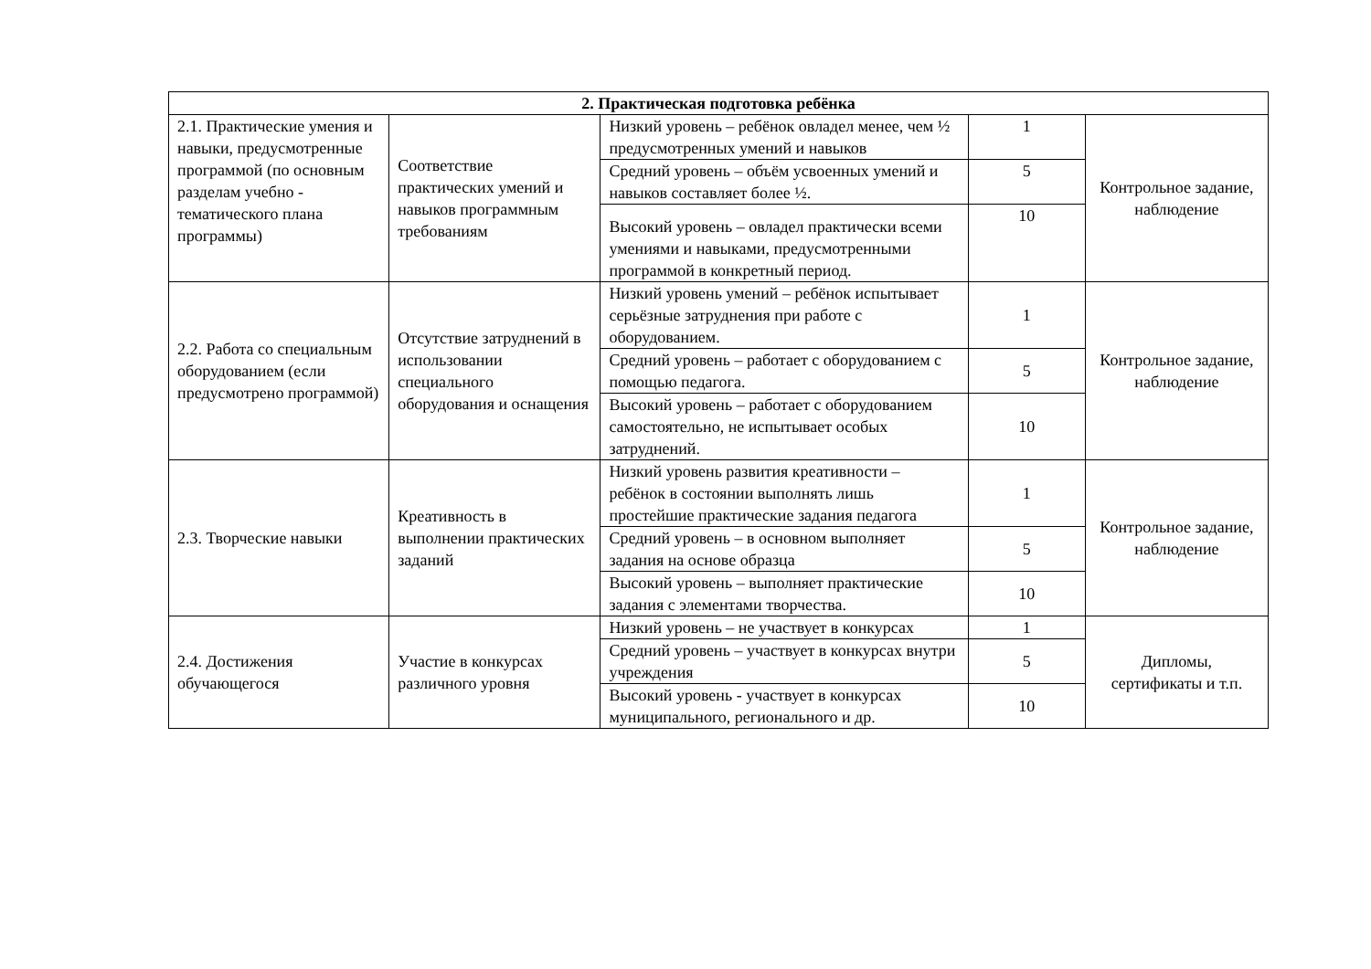| 2. Практическая подготовка ребёнка | | | | |
| --- | --- | --- | --- | --- |
| 2.1. Практические умения и навыки, предусмотренные программой (по основным разделам учебно - тематического плана программы) | Соответствие практических умений и навыков программным требованиям | Низкий уровень – ребёнок овладел менее, чем ½ предусмотренных умений и навыков | 1 | Контрольное задание, наблюдение |
| | | Средний уровень – объём усвоенных умений и навыков составляет более ½. | 5 | |
| | | Высокий уровень – овладел практически всеми умениями и навыками, предусмотренными программой в конкретный период. | 10 | |
| 2.2. Работа со специальным оборудованием (если предусмотрено программой) | Отсутствие затруднений в использовании специального оборудования и оснащения | Низкий уровень умений – ребёнок испытывает серьёзные затруднения при работе с оборудованием. | 1 | Контрольное задание, наблюдение |
| | | Средний уровень – работает с оборудованием с помощью педагога. | 5 | |
| | | Высокий уровень – работает с оборудованием самостоятельно, не испытывает особых затруднений. | 10 | |
| 2.3. Творческие навыки | Креативность в выполнении практических заданий | Низкий уровень развития креативности – ребёнок в состоянии выполнять лишь простейшие практические задания педагога | 1 | Контрольное задание, наблюдение |
| | | Средний уровень – в основном выполняет задания на основе образца | 5 | |
| | | Высокий уровень – выполняет практические задания с элементами творчества. | 10 | |
| 2.4. Достижения обучающегося | Участие в конкурсах различного уровня | Низкий уровень – не участвует в конкурсах | 1 | Дипломы, сертификаты и т.п. |
| | | Средний уровень – участвует в конкурсах внутри учреждения | 5 | |
| | | Высокий уровень - участвует в конкурсах муниципального, регионального и др. | 10 | |